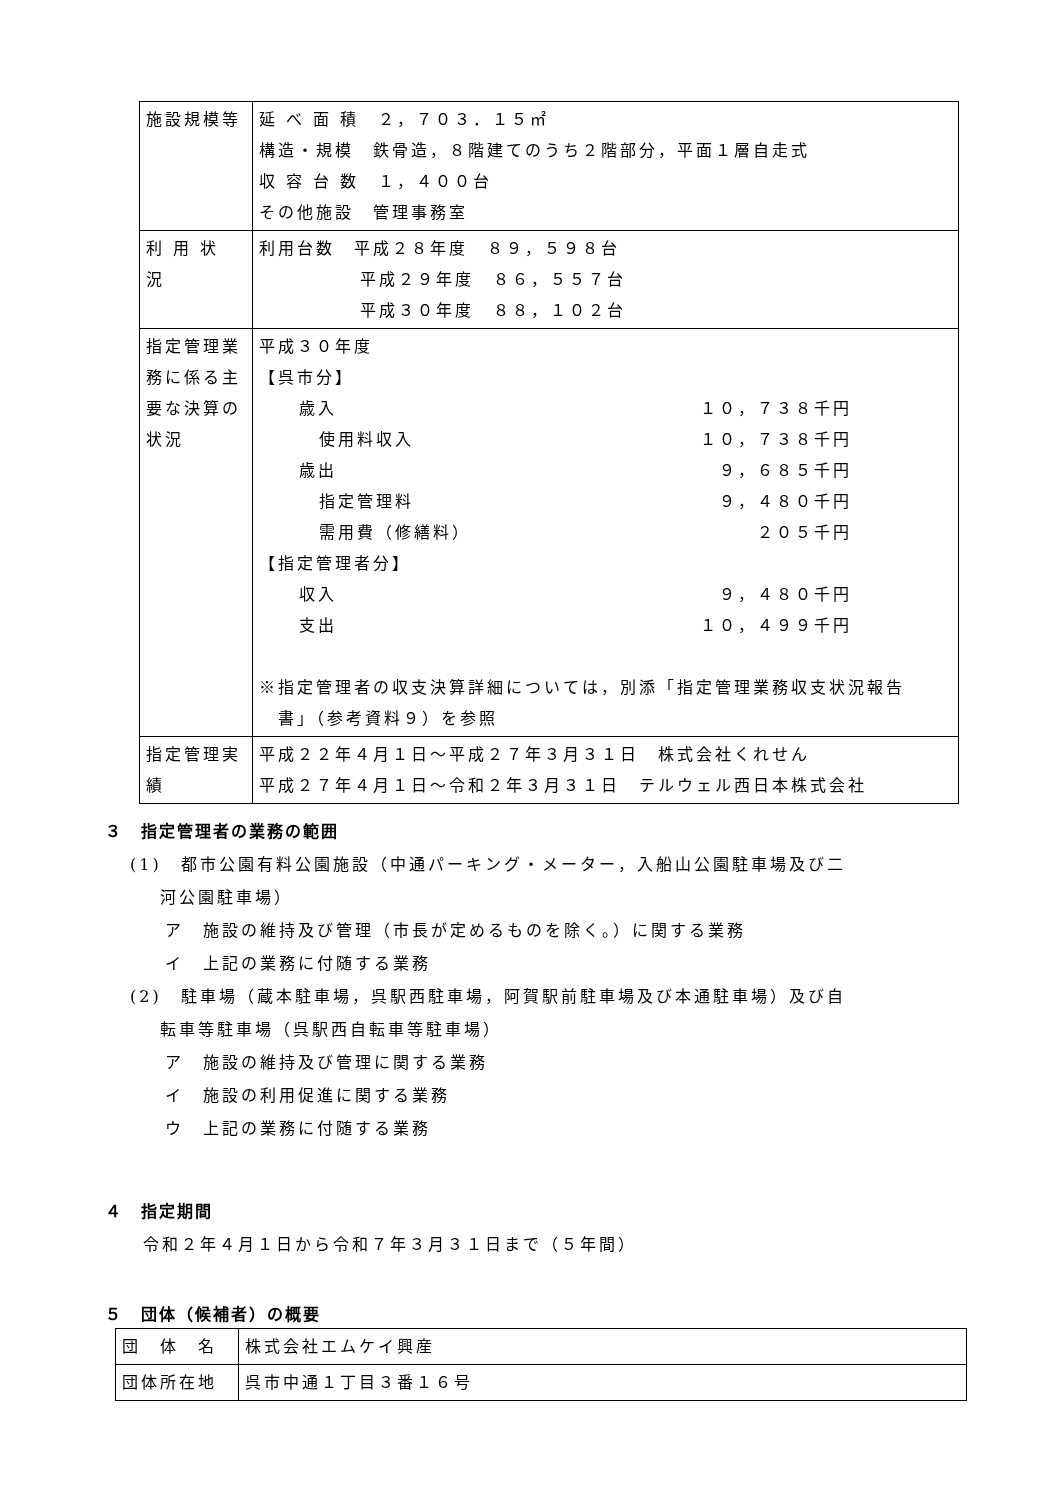| 施設規模等 | 延 べ 面 積 ２，７０３．１５㎡ 構造・規模 鉄骨造，８階建てのうち２階部分，平面１層自走式 収 容 台 数 １，４００台 その他施設 管理事務室 |
| 利 用 状 況 | 利用台数 平成２８年度 ８９，５９８台 平成２９年度 ８６，５５７台 平成３０年度 ８８，１０２台 |
| 指定管理業務に係る主要な決算の状況 | 平成３０年度 【呉市分】 歳入 １０，７３８千円 使用料収入 １０，７３８千円 歳出 ９，６８５千円 指定管理料 ９，４８０千円 需用費（修繕料） ２０５千円 【指定管理者分】 収入 ９，４８０千円 支出 １０，４９９千円 ※指定管理者の収支決算詳細については，別添「指定管理業務収支状況報告 書」（参考資料９）を参照 |
| 指定管理実績 | 平成２２年４月１日～平成２７年３月３１日 株式会社くれせん 平成２７年４月１日～令和２年３月３１日 テルウェル西日本株式会社 |
３　指定管理者の業務の範囲
(1)　都市公園有料公園施設（中通パーキング・メーター，入船山公園駐車場及び二
河公園駐車場）
ア　施設の維持及び管理（市長が定めるものを除く。）に関する業務
イ　上記の業務に付随する業務
(2)　駐車場（蔵本駐車場，呉駅西駐車場，阿賀駅前駐車場及び本通駐車場）及び自
転車等駐車場（呉駅西自転車等駐車場）
ア　施設の維持及び管理に関する業務
イ　施設の利用促進に関する業務
ウ　上記の業務に付随する業務
４　指定期間
令和２年４月１日から令和７年３月３１日まで（５年間）
５　団体（候補者）の概要
| 団 体 名 | 株式会社エムケイ興産 |
| 団体所在地 | 呉市中通１丁目３番１６号 |